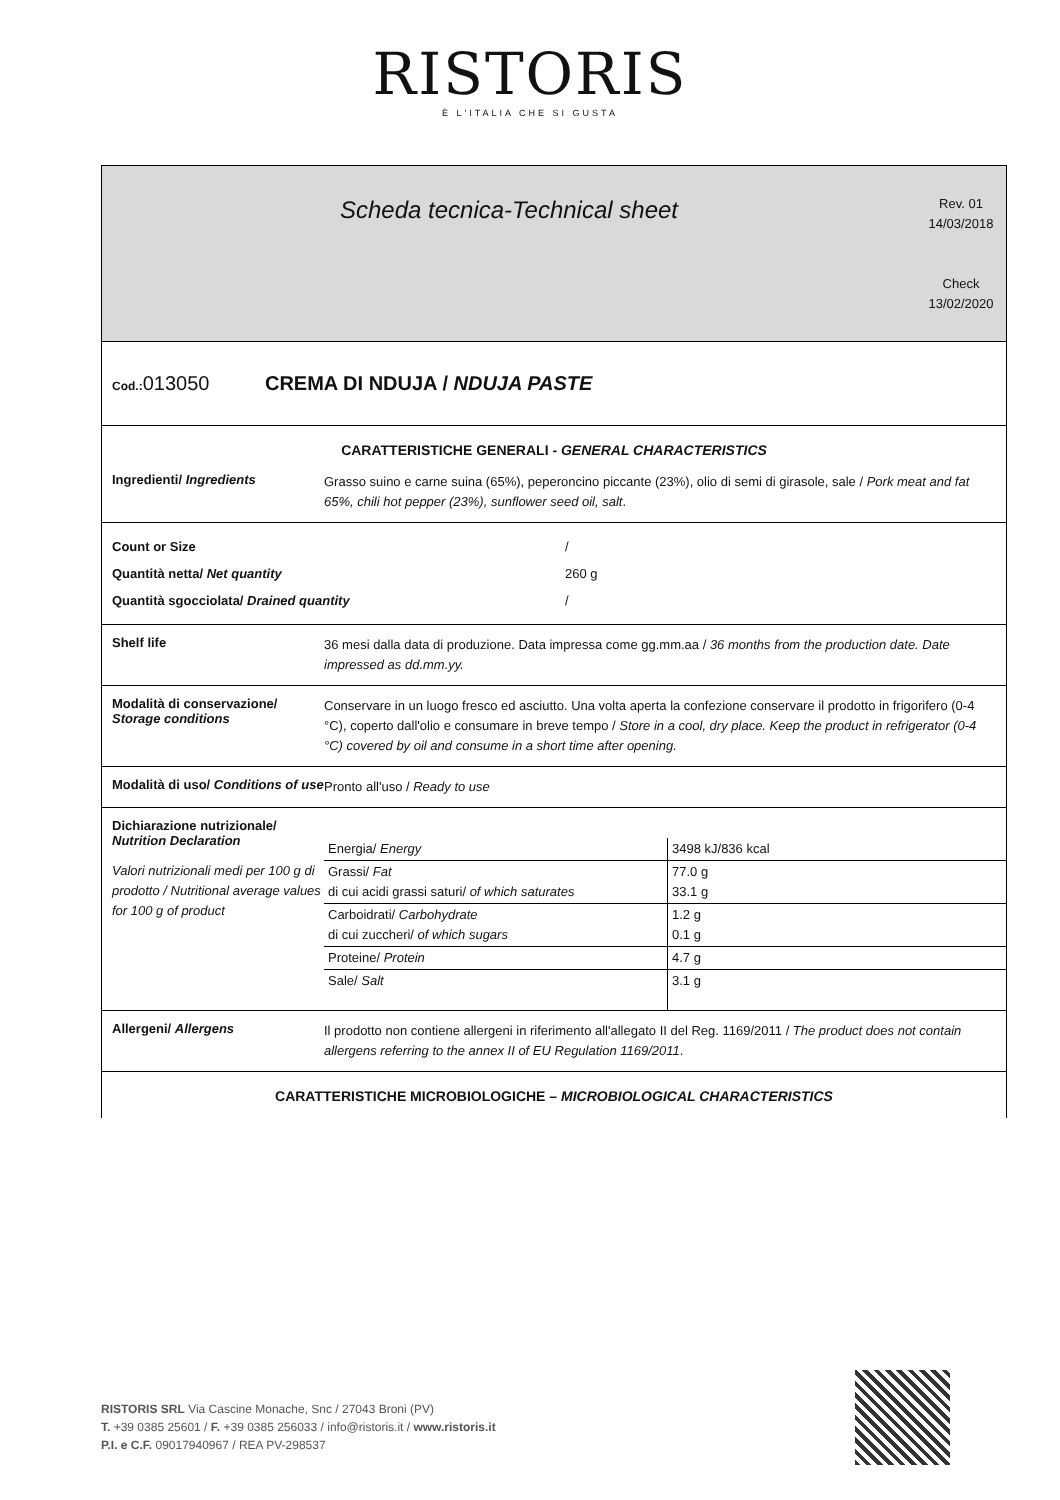RISTORIS
È L'ITALIA CHE SI GUSTA
Scheda tecnica-Technical sheet
Rev. 01
14/03/2018
Check
13/02/2020
Cod.: 013050 CREMA DI NDUJA / NDUJA PASTE
CARATTERISTICHE GENERALI - GENERAL CHARACTERISTICS
Ingredienti/ Ingredients
Grasso suino e carne suina (65%), peperoncino piccante (23%), olio di semi di girasole, sale / Pork meat and fat 65%, chili hot pepper (23%), sunflower seed oil, salt.
Count or Size /
Quantità netta/ Net quantity 260 g
Quantità sgocciolata/ Drained quantity /
Shelf life
36 mesi dalla data di produzione. Data impressa come gg.mm.aa / 36 months from the production date. Date impressed as dd.mm.yy.
Modalità di conservazione/ Storage conditions
Conservare in un luogo fresco ed asciutto. Una volta aperta la confezione conservare il prodotto in frigorifero (0-4 °C), coperto dall'olio e consumare in breve tempo / Store in a cool, dry place. Keep the product in refrigerator (0-4 °C) covered by oil and consume in a short time after opening.
Modalità di uso/ Conditions of use
Pronto all'uso / Ready to use
Dichiarazione nutrizionale/ Nutrition Declaration
Valori nutrizionali medi per 100 g di prodotto / Nutritional average values for 100 g of product
| Energia/ Energy | 3498 kJ/836 kcal |
| Grassi/ Fat di cui acidi grassi saturi/ of which saturates | 77.0 g 33.1 g |
| Carboidrati/ Carbohydrate di cui zuccheri/ of which sugars | 1.2 g 0.1 g |
| Proteine/ Protein | 4.7 g |
| Sale/ Salt | 3.1 g |
Allergeni/ Allergens
Il prodotto non contiene allergeni in riferimento all'allegato II del Reg. 1169/2011 / The product does not contain allergens referring to the annex II of EU Regulation 1169/2011.
CARATTERISTICHE MICROBIOLOGICHE – MICROBIOLOGICAL CHARACTERISTICS
RISTORIS SRL Via Cascine Monache, Snc / 27043 Broni (PV)
T. +39 0385 25601 / F. +39 0385 256033 / info@ristoris.it / www.ristoris.it
P.I. e C.F. 09017940967 / REA PV-298537